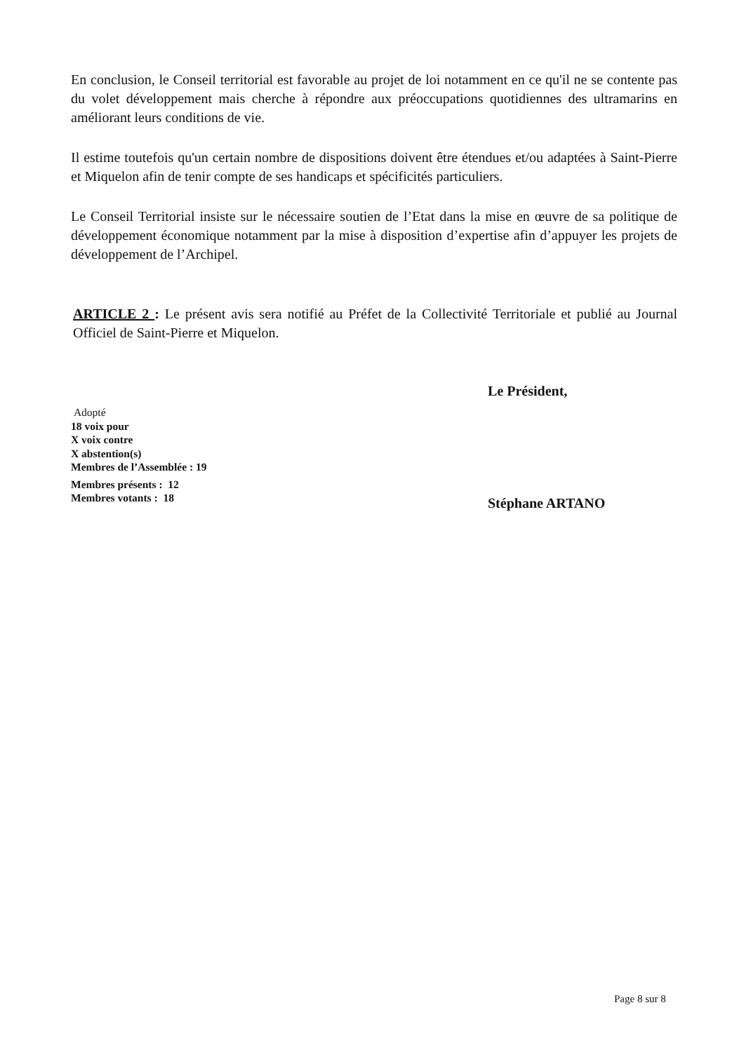En conclusion, le Conseil territorial est favorable au projet de loi notamment en ce qu'il ne se contente pas du volet développement mais cherche à répondre aux préoccupations quotidiennes des ultramarins en améliorant leurs conditions de vie.
Il estime toutefois qu'un certain nombre de dispositions doivent être étendues et/ou adaptées à Saint-Pierre et Miquelon afin de tenir compte de ses handicaps et spécificités particuliers.
Le Conseil Territorial insiste sur le nécessaire soutien de l’Etat dans la mise en œuvre de sa politique de développement économique notamment par la mise à disposition d’expertise afin d’appuyer les projets de développement de l’Archipel.
ARTICLE 2 : Le présent avis sera notifié au Préfet de la Collectivité Territoriale et publié au Journal Officiel de Saint-Pierre et Miquelon.
Adopté
18 voix pour
X voix contre
X abstention(s)
Membres de l’Assemblée : 19
Membres présents : 12
Membres votants : 18
Le Président,
Stéphane ARTANO
Page 8 sur 8